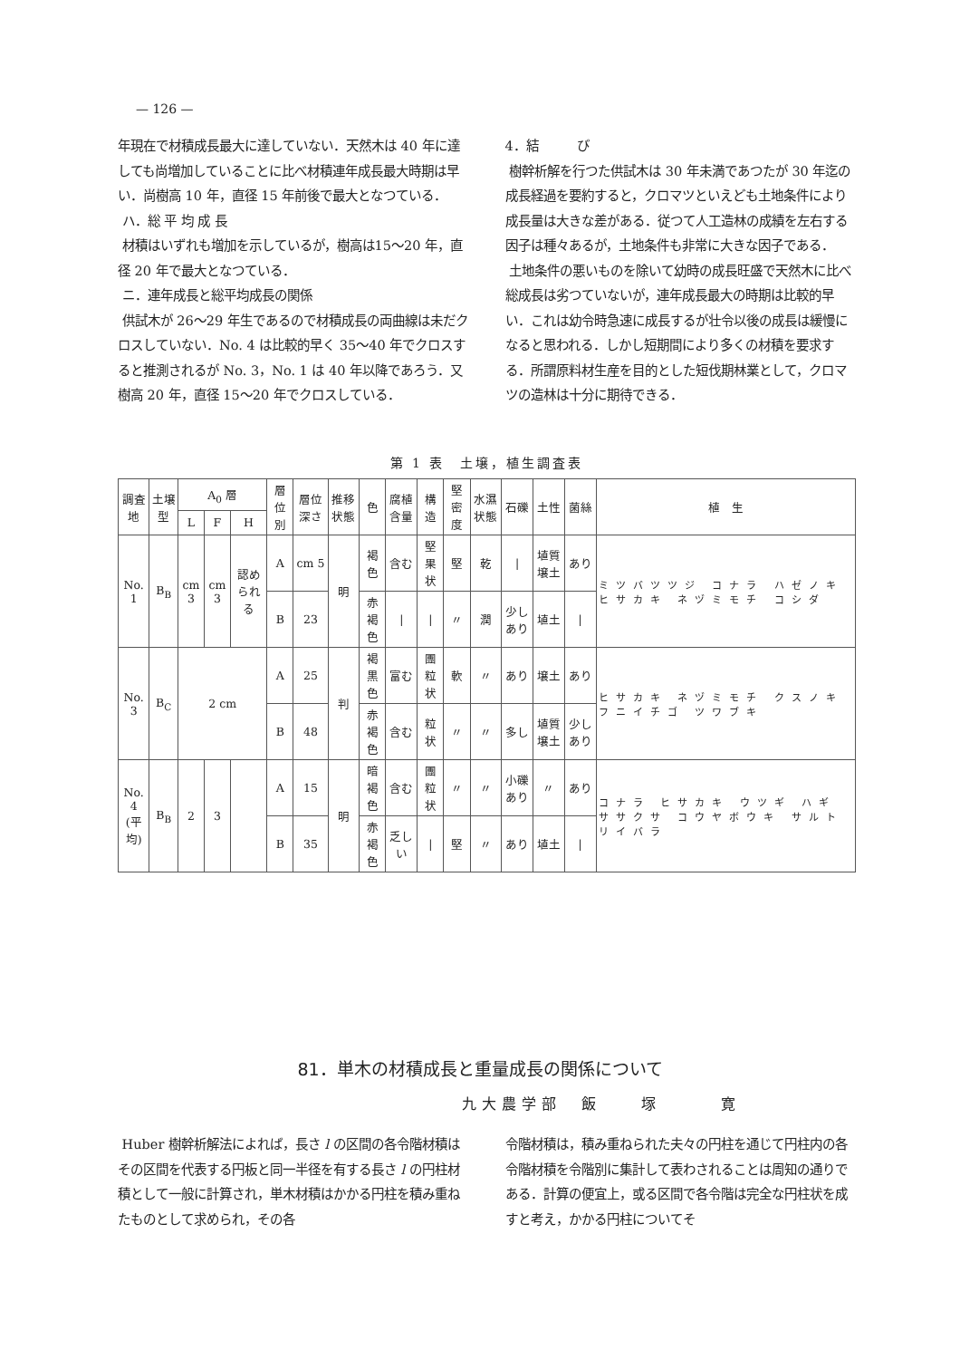— 126 —
年現在で材積成長最大に達していない．天然木は 40 年に達しても尚増加していることに比べ材積連年成長最大時期は早い．尚樹高 10 年，直径 15 年前後で最大となつている．
ハ．総 平 均 成 長
材積はいずれも増加を示しているが，樹高は15〜20 年，直径 20 年で最大となつている．
ニ．連年成長と総平均成長の関係
供試木が 26〜29 年生であるので材積成長の両曲線は未だクロスしていない．No. 4 は比較的早く 35〜40 年でクロスすると推測されるが No. 3，No. 1 は 40 年以降であろう．又樹高 20 年，直径 15〜20 年でクロスしている．
4．結　　　び
樹幹析解を行つた供試木は 30 年未満であつたが 30 年迄の成長経過を要約すると，クロマツといえども土地条件により成長量は大きな差がある．従つて人工造林の成績を左右する因子は種々あるが，土地条件も非常に大きな因子である．
土地条件の悪いものを除いて幼時の成長旺盛で天然木に比べ総成長は劣つていないが，連年成長最大の時期は比較的早い．これは幼令時急速に成長するが壮令以後の成長は緩慢になると思われる．しかし短期間により多くの材積を要求する．所謂原料材生産を目的とした短伐期林業として，クロマツの造林は十分に期待できる．
第 1 表　土壌，植生調査表
| 調査地 | 土壌型 | A<sub>0</sub> 層 | | | 層位別 | 層位深さ | 推移状態 | 色 | 腐植含量 | 構造 | 堅密度 | 水濕状態 | 石礫 | 土性 | 菌絲 | 植 生 |
| --- | --- | --- | --- | --- | --- | --- | --- | --- | --- | --- | --- | --- | --- | --- | --- | --- |
| | | L | F | H | | | | | | | | | | | | |
| No. 1 | B<sub>B</sub> | cm 3 | cm 3 | 認められる | A | cm 5 | 明 | 褐色 | 含む | 堅果状 | 堅 | 乾 | / | 埴質壌土 | あり | ミツバツツジ コナラ ハゼノキ ヒサカキ ネヅミモチ コシダ |
| | | | | | B | 23 | | 赤褐色 | / | / | 〃 | 潤 | 少しあり | 埴土 | / | |
| No. 3 | B<sub>C</sub> | 2 cm | | | A | 25 | 判 | 褐黒色 | 富む | 團粒状 | 軟 | 〃 | あり | 壌土 | あり | ヒサカキ ネヅミモチ クスノキ フニイチゴ ツワブキ |
| | | | | | B | 48 | | 赤褐色 | 含む | 粒状 | 〃 | 〃 | 多し | 埴質壌土 | 少しあり | |
| No. 4 (平均) | B<sub>B</sub> | 2 | 3 | | A | 15 | 明 | 暗褐色 | 含む | 團粒状 | 〃 | 〃 | 小礫あり | 〃 | あり | コナラ ヒサカキ ウツギ ハギ ササクサ コウヤボウキ サルトリイバラ |
| | | | | | B | 35 | | 赤褐色 | 乏しい | / | 堅 | 〃 | あり | 埴土 | / | |
81．単木の材積成長と重量成長の関係について
九大農学部　飯　　塚　　　寛
Huber 樹幹析解法によれば，長さ l の区間の各令階材積はその区間を代表する円板と同一半径を有する長さ l の円柱材積として一般に計算され，単木材積はかかる円柱を積み重ねたものとして求められ，その各
令階材積は，積み重ねられた夫々の円柱を通じて円柱内の各令階材積を令階別に集計して表わされることは周知の通りである．計算の便宜上，或る区間で各令階は完全な円柱状を成すと考え，かかる円柱についてそ